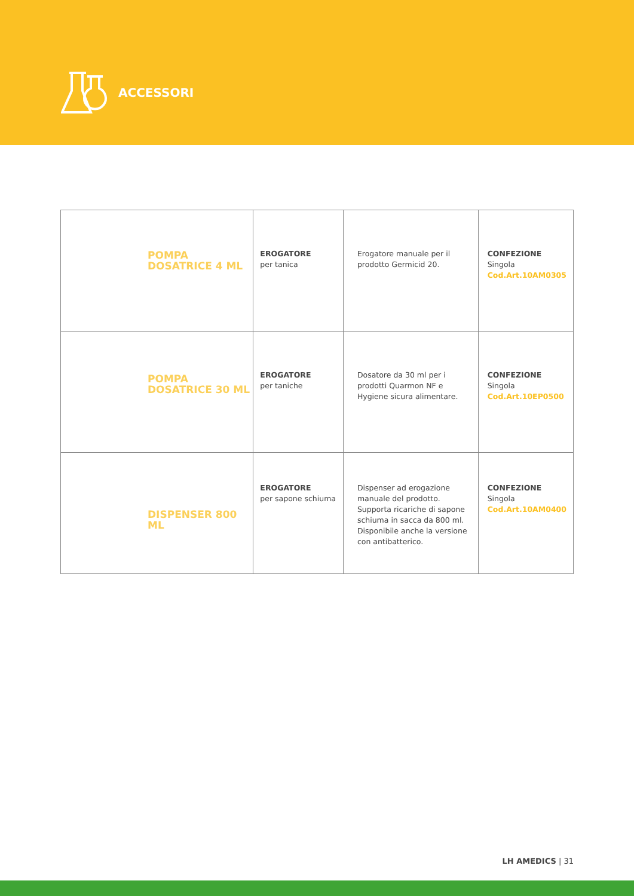ACCESSORI
| POMPA DOSATRICE 4 ML | EROGATORE per tanica | Erogatore manuale per il prodotto Germicid 20. | CONFEZIONE Singola Cod.Art.10AM0305 |
| POMPA DOSATRICE 30 ML | EROGATORE per taniche | Dosatore da 30 ml per i prodotti Quarmon NF e Hygiene sicura alimentare. | CONFEZIONE Singola Cod.Art.10EP0500 |
| DISPENSER 800 ML | EROGATORE per sapone schiuma | Dispenser ad erogazione manuale del prodotto. Supporta ricariche di sapone schiuma in sacca da 800 ml. Disponibile anche la versione con antibatterico. | CONFEZIONE Singola Cod.Art.10AM0400 |
LH AMEDICS | 31